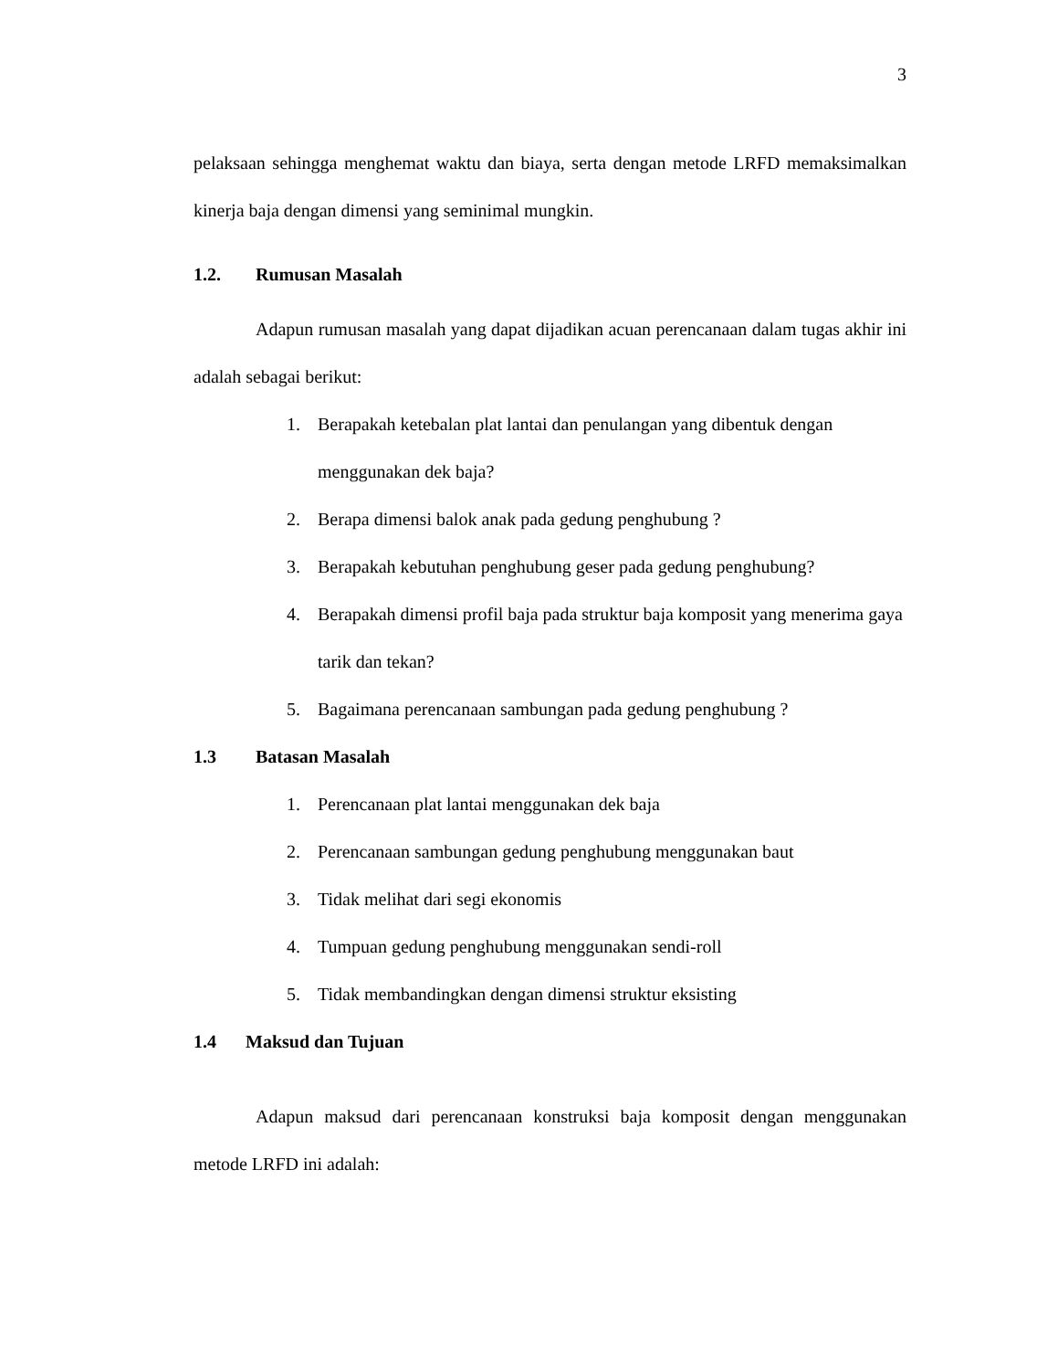3
pelaksaan sehingga menghemat waktu dan biaya, serta dengan metode LRFD memaksimalkan kinerja baja dengan dimensi yang seminimal mungkin.
1.2. Rumusan Masalah
Adapun rumusan masalah yang dapat dijadikan acuan perencanaan dalam tugas akhir ini adalah sebagai berikut:
1. Berapakah ketebalan plat lantai dan penulangan yang dibentuk dengan menggunakan dek baja?
2. Berapa dimensi balok anak pada gedung penghubung ?
3. Berapakah kebutuhan penghubung geser pada gedung penghubung?
4. Berapakah dimensi profil baja pada struktur baja komposit yang menerima gaya tarik dan tekan?
5. Bagaimana perencanaan sambungan pada gedung penghubung ?
1.3 Batasan Masalah
1. Perencanaan plat lantai menggunakan dek baja
2. Perencanaan sambungan gedung penghubung menggunakan baut
3. Tidak melihat dari segi ekonomis
4. Tumpuan gedung penghubung menggunakan sendi-roll
5. Tidak membandingkan dengan dimensi struktur eksisting
1.4 Maksud dan Tujuan
Adapun maksud dari perencanaan konstruksi baja komposit dengan menggunakan metode LRFD ini adalah: